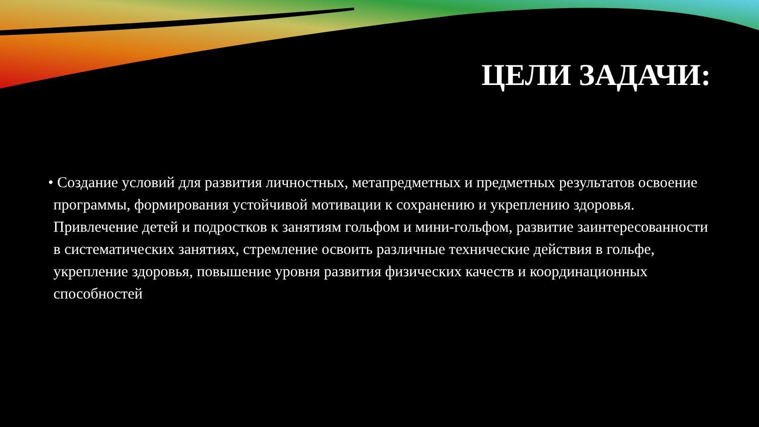ЦЕЛИ ЗАДАЧИ:
• Создание условий для развития личностных, метапредметных и предметных результатов освоение программы, формирования устойчивой мотивации к сохранению и укреплению здоровья.
Привлечение детей и подростков к занятиям гольфом и мини-гольфом, развитие заинтересованности в систематических занятиях, стремление освоить различные технические действия в гольфе, укрепление здоровья, повышение уровня развития физических качеств и координационных способностей